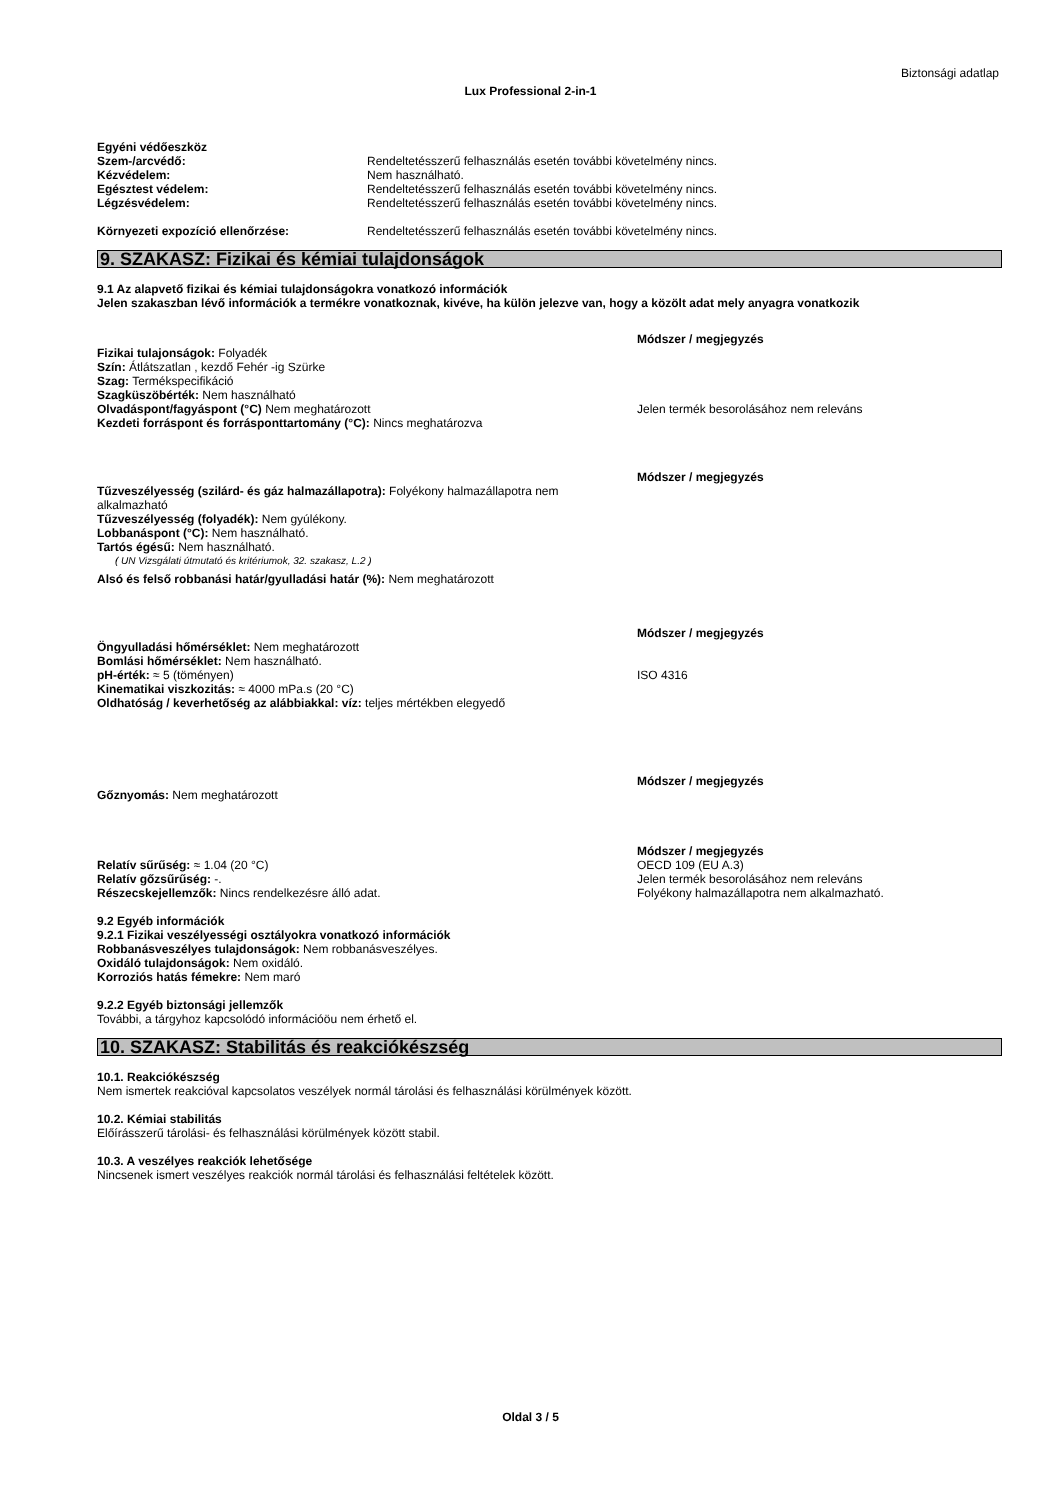Biztonsági adatlap
Lux Professional 2-in-1
Egyéni védőeszköz
Szem-/arcvédő: Rendeltetésszerű felhasználás esetén további követelmény nincs.
Kézvédelem: Nem használható.
Egésztest védelem: Rendeltetésszerű felhasználás esetén további követelmény nincs.
Légzésvédelem: Rendeltetésszerű felhasználás esetén további követelmény nincs.
Környezeti expozíció ellenőrzése: Rendeltetésszerű felhasználás esetén további követelmény nincs.
9. SZAKASZ: Fizikai és kémiai tulajdonságok
9.1 Az alapvető fizikai és kémiai tulajdonságokra vonatkozó információk
Jelen szakaszban lévő információk a termékre vonatkoznak, kivéve, ha külön jelezve van, hogy a közölt adat mely anyagra vonatkozik
Módszer / megjegyzés
Fizikai tulajonságok: Folyadék
Szín: Átlátszatlan , kezdő Fehér -ig Szürke
Szag: Termékspecifikáció
Szagküszöbérték: Nem használható
Olvadáspont/fagyáspont (°C) Nem meghatározott
Kezdeti forráspont és forrásponttartomány (°C): Nincs meghatározva
Jelen termék besorolásához nem releváns
Módszer / megjegyzés
Tűzveszélyesség (szilárd- és gáz halmazállapotra): Folyékony halmazállapotra nem alkalmazható
Tűzveszélyesség (folyadék): Nem gyúlékony.
Lobbanáspont (°C): Nem használható.
Tartós égésű: Nem használható.
( UN Vizsgálati útmutató és kritériumok, 32. szakasz, L.2 )
Alsó és felső robbanási határ/gyulladási határ (%): Nem meghatározott
Módszer / megjegyzés
Öngyulladási hőmérséklet: Nem meghatározott
Bomlási hőmérséklet: Nem használható.
pH-érték: ≈ 5 (töményen)
Kinematikai viszkozitás: ≈ 4000 mPa.s (20 °C)
Oldhatóság / keverhetőség az alábbiakkal: víz: teljes mértékben elegyedő
ISO 4316
Módszer / megjegyzés
Gőznyomás: Nem meghatározott
Relatív sűrűség: ≈ 1.04 (20 °C)
Relatív gőzsűrűség: -.
Részecskejellemzők: Nincs rendelkezésre álló adat.
Módszer / megjegyzés
OECD 109 (EU A.3)
Jelen termék besorolásához nem releváns
Folyékony halmazállapotra nem alkalmazható.
9.2 Egyéb információk
9.2.1 Fizikai veszélyességi osztályokra vonatkozó információk
Robbanásveszélyes tulajdonságok: Nem robbanásveszélyes.
Oxidáló tulajdonságok: Nem oxidáló.
Korroziós hatás fémekre: Nem maró
9.2.2 Egyéb biztonsági jellemzők
További, a tárgyhoz kapcsolódó információöu nem érhető el.
10. SZAKASZ: Stabilitás és reakciókészség
10.1. Reakciókészség
Nem ismertek reakcióval kapcsolatos veszélyek normál tárolási és felhasználási körülmények között.
10.2. Kémiai stabilitás
Előírásszerű tárolási- és felhasználási körülmények között stabil.
10.3. A veszélyes reakciók lehetősége
Nincsenek ismert veszélyes reakciók normál tárolási és felhasználási feltételek között.
Oldal 3 / 5